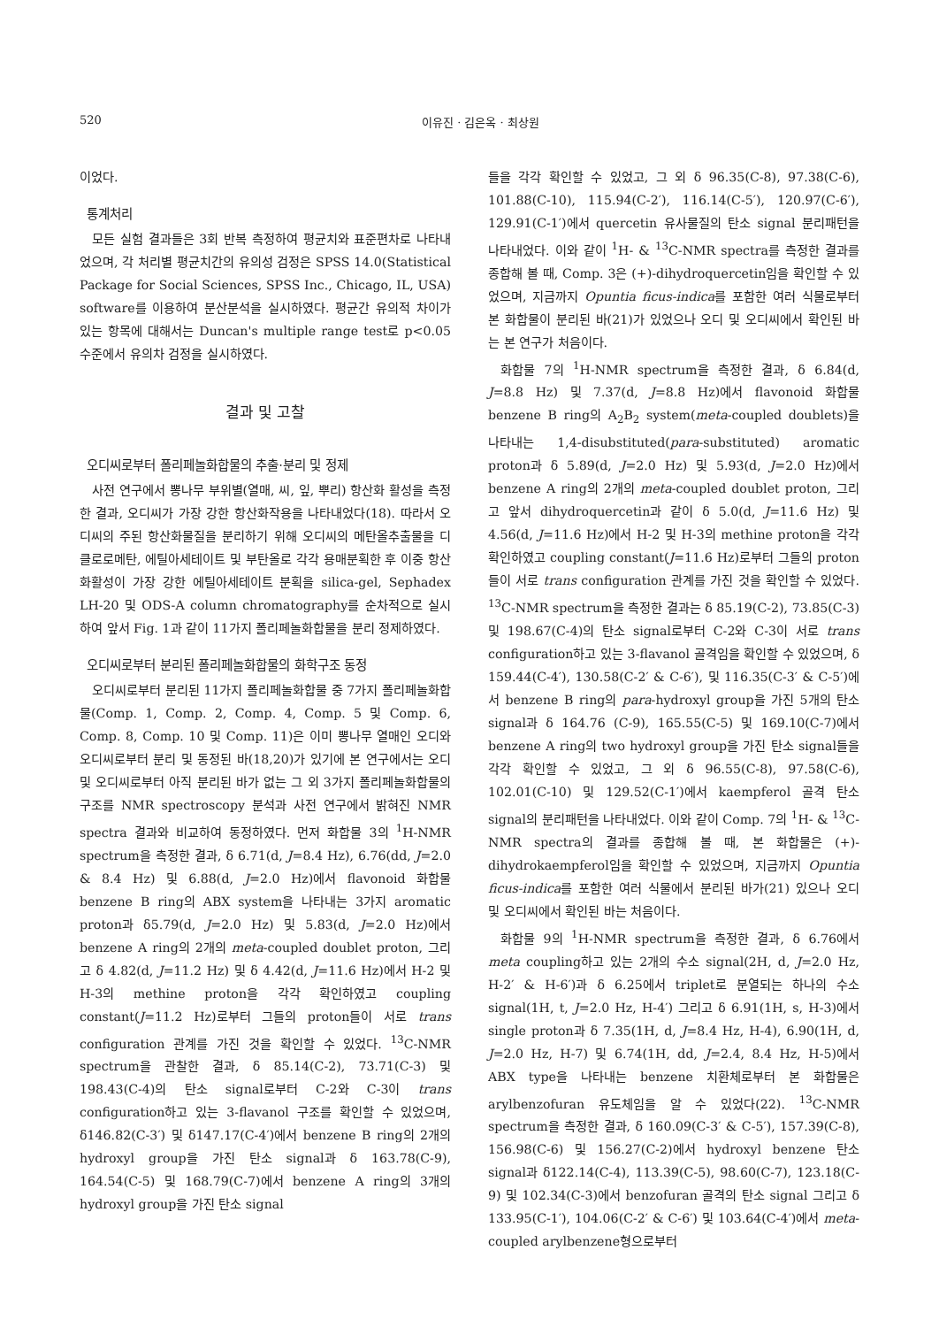520 이유진 · 김은옥 · 최상원
이었다.
통계처리
모든 실험 결과들은 3회 반복 측정하여 평균치와 표준편차로 나타내었으며, 각 처리별 평균치간의 유의성 검정은 SPSS 14.0(Statistical Package for Social Sciences, SPSS Inc., Chicago, IL, USA) software를 이용하여 분산분석을 실시하였다. 평균간 유의적 차이가 있는 항목에 대해서는 Duncan's multiple range test로 p<0.05 수준에서 유의차 검정을 실시하였다.
결과 및 고찰
오디씨로부터 폴리페놀화합물의 추출·분리 및 정제
사전 연구에서 뽕나무 부위별(열매, 씨, 잎, 뿌리) 항산화 활성을 측정한 결과, 오디씨가 가장 강한 항산화작용을 나타내었다(18). 따라서 오디씨의 주된 항산화물질을 분리하기 위해 오디씨의 메탄올추출물을 디클로로메탄, 에틸아세테이트 및 부탄올로 각각 용매분획한 후 이중 항산화활성이 가장 강한 에틸아세테이트 분획을 silica-gel, Sephadex LH-20 및 ODS-A column chromatography를 순차적으로 실시하여 앞서 Fig. 1과 같이 11가지 폴리페놀화합물을 분리 정제하였다.
오디씨로부터 분리된 폴리페놀화합물의 화학구조 동정
오디씨로부터 분리된 11가지 폴리페놀화합물 중 7가지 폴리페놀화합물(Comp. 1, Comp. 2, Comp. 4, Comp. 5 및 Comp. 6, Comp. 8, Comp. 10 및 Comp. 11)은 이미 뽕나무 열매인 오디와 오디씨로부터 분리 및 동정된 바(18,20)가 있기에 본 연구에서는 오디 및 오디씨로부터 아직 분리된 바가 없는 그 외 3가지 폴리페놀화합물의 구조를 NMR spectroscopy 분석과 사전 연구에서 밝혀진 NMR spectra 결과와 비교하여 동정하였다. 먼저 화합물 3의 <sup>1</sup>H-NMR spectrum을 측정한 결과, δ 6.71(d, J=8.4 Hz), 6.76(dd, J=2.0 & 8.4 Hz) 및 6.88(d, J=2.0 Hz)에서 flavonoid 화합물 benzene B ring의 ABX system을 나타내는 3가지 aromatic proton과 δ5.79(d, J=2.0 Hz) 및 5.83(d, J=2.0 Hz)에서 benzene A ring의 2개의 meta-coupled doublet proton, 그리고 δ 4.82(d, J=11.2 Hz) 및 δ 4.42(d, J=11.6 Hz)에서 H-2 및 H-3의 methine proton을 각각 확인하였고 coupling constant(J=11.2 Hz)로부터 그들의 proton들이 서로 trans configuration 관계를 가진 것을 확인할 수 있었다. <sup>13</sup>C-NMR spectrum을 관찰한 결과, δ 85.14(C-2), 73.71(C-3) 및 198.43(C-4)의 탄소 signal로부터 C-2와 C-3이 trans configuration하고 있는 3-flavanol 구조를 확인할 수 있었으며, δ146.82(C-3′) 및 δ147.17(C-4′)에서 benzene B ring의 2개의 hydroxyl group을 가진 탄소 signal과 δ 163.78(C-9), 164.54(C-5) 및 168.79(C-7)에서 benzene A ring의 3개의 hydroxyl group을 가진 탄소 signal
들을 각각 확인할 수 있었고, 그 외 δ 96.35(C-8), 97.38(C-6), 101.88(C-10), 115.94(C-2′), 116.14(C-5′), 120.97(C-6′), 129.91(C-1′)에서 quercetin 유사물질의 탄소 signal 분리패턴을 나타내었다. 이와 같이 <sup>1</sup>H- & <sup>13</sup>C-NMR spectra를 측정한 결과를 종합해 볼 때, Comp. 3은 (+)-dihydroquercetin임을 확인할 수 있었으며, 지금까지 Opuntia ficus-indica를 포함한 여러 식물로부터 본 화합물이 분리된 바(21)가 있었으나 오디 및 오디씨에서 확인된 바는 본 연구가 처음이다.
화합물 7의 <sup>1</sup>H-NMR spectrum을 측정한 결과, δ 6.84(d, J=8.8 Hz) 및 7.37(d, J=8.8 Hz)에서 flavonoid 화합물 benzene B ring의 A<sub>2</sub>B<sub>2</sub> system(meta-coupled doublets)을 나타내는 1,4-disubstituted(para-substituted) aromatic proton과 δ 5.89(d, J=2.0 Hz) 및 5.93(d, J=2.0 Hz)에서 benzene A ring의 2개의 meta-coupled doublet proton, 그리고 앞서 dihydroquercetin과 같이 δ 5.0(d, J=11.6 Hz) 및 4.56(d, J=11.6 Hz)에서 H-2 및 H-3의 methine proton을 각각 확인하였고 coupling constant(J=11.6 Hz)로부터 그들의 proton들이 서로 trans configuration 관계를 가진 것을 확인할 수 있었다. <sup>13</sup>C-NMR spectrum을 측정한 결과는 δ 85.19(C-2), 73.85(C-3) 및 198.67(C-4)의 탄소 signal로부터 C-2와 C-3이 서로 trans configuration하고 있는 3-flavanol 골격임을 확인할 수 있었으며, δ 159.44(C-4′), 130.58(C-2′ & C-6′), 및 116.35(C-3′ & C-5′)에서 benzene B ring의 para-hydroxyl group을 가진 5개의 탄소 signal과 δ 164.76 (C-9), 165.55(C-5) 및 169.10(C-7)에서 benzene A ring의 two hydroxyl group을 가진 탄소 signal들을 각각 확인할 수 있었고, 그 외 δ 96.55(C-8), 97.58(C-6), 102.01(C-10) 및 129.52(C-1′)에서 kaempferol 골격 탄소 signal의 분리패턴을 나타내었다. 이와 같이 Comp. 7의 <sup>1</sup>H- & <sup>13</sup>C-NMR spectra의 결과를 종합해 볼 때, 본 화합물은 (+)-dihydrokaempferol임을 확인할 수 있었으며, 지금까지 Opuntia ficus-indica를 포함한 여러 식물에서 분리된 바가(21) 있으나 오디 및 오디씨에서 확인된 바는 처음이다.
화합물 9의 <sup>1</sup>H-NMR spectrum을 측정한 결과, δ 6.76에서 meta coupling하고 있는 2개의 수소 signal(2H, d, J=2.0 Hz, H-2′ & H-6′)과 δ 6.25에서 triplet로 분열되는 하나의 수소 signal(1H, t, J=2.0 Hz, H-4′) 그리고 δ 6.91(1H, s, H-3)에서 single proton과 δ 7.35(1H, d, J=8.4 Hz, H-4), 6.90(1H, d, J=2.0 Hz, H-7) 및 6.74(1H, dd, J=2.4, 8.4 Hz, H-5)에서 ABX type을 나타내는 benzene 치환체로부터 본 화합물은 arylbenzofuran 유도체임을 알 수 있었다(22). <sup>13</sup>C-NMR spectrum을 측정한 결과, δ 160.09(C-3′ & C-5′), 157.39(C-8), 156.98(C-6) 및 156.27(C-2)에서 hydroxyl benzene 탄소 signal과 δ122.14(C-4), 113.39(C-5), 98.60(C-7), 123.18(C-9) 및 102.34(C-3)에서 benzofuran 골격의 탄소 signal 그리고 δ 133.95(C-1′), 104.06(C-2′ & C-6′) 및 103.64(C-4′)에서 meta-coupled arylbenzene형으로부터